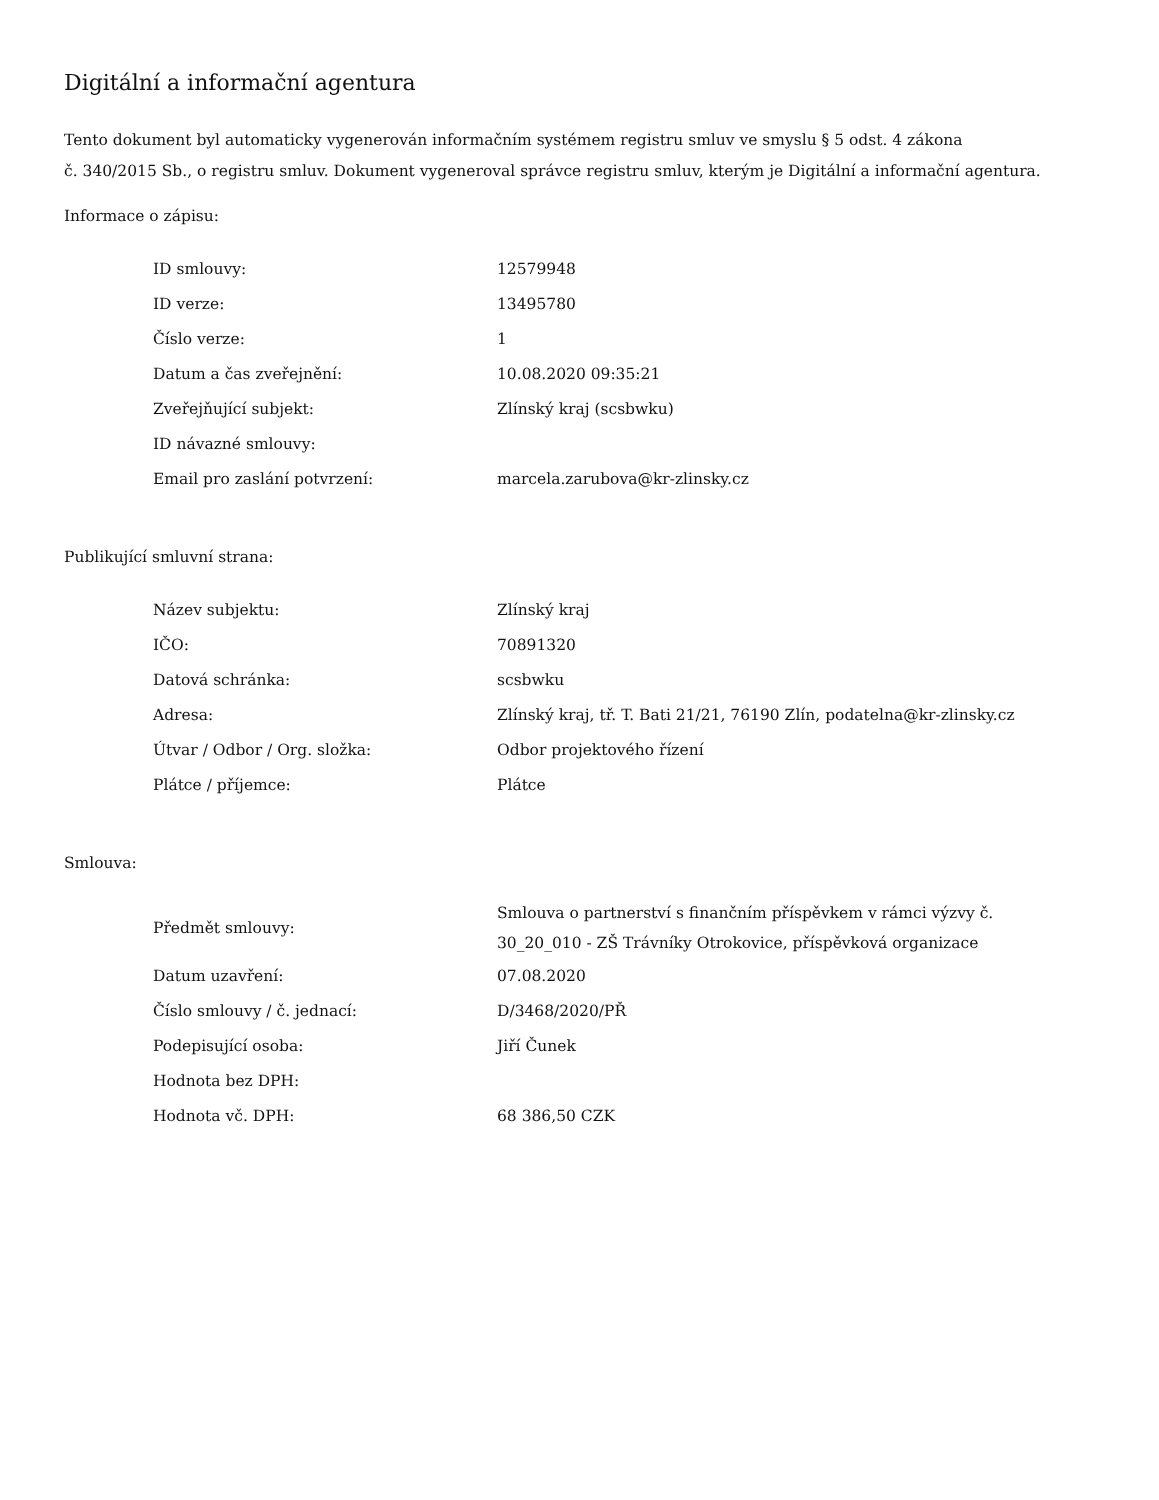Digitální a informační agentura
Tento dokument byl automaticky vygenerován informačním systémem registru smluv ve smyslu § 5 odst. 4 zákona
č. 340/2015 Sb., o registru smluv. Dokument vygeneroval správce registru smluv, kterým je Digitální a informační agentura.
Informace o zápisu:
| ID smlouvy: | 12579948 |
| ID verze: | 13495780 |
| Číslo verze: | 1 |
| Datum a čas zveřejnění: | 10.08.2020 09:35:21 |
| Zveřejňující subjekt: | Zlínský kraj (scsbwku) |
| ID návazné smlouvy: | |
| Email pro zaslání potvrzení: | marcela.zarubova@kr-zlinsky.cz |
Publikující smluvní strana:
| Název subjektu: | Zlínský kraj |
| IČO: | 70891320 |
| Datová schránka: | scsbwku |
| Adresa: | Zlínský kraj, tř. T. Bati 21/21, 76190 Zlín, podatelna@kr-zlinsky.cz |
| Útvar / Odbor / Org. složka: | Odbor projektového řízení |
| Plátce / příjemce: | Plátce |
Smlouva:
| Předmět smlouvy: | Smlouva o partnerství s finančním příspěvkem v rámci výzvy č. 30_20_010 - ZŠ Trávníky Otrokovice, příspěvková organizace |
| Datum uzavření: | 07.08.2020 |
| Číslo smlouvy / č. jednací: | D/3468/2020/PŘ |
| Podepisující osoba: | Jiří Čunek |
| Hodnota bez DPH: | |
| Hodnota vč. DPH: | 68 386,50 CZK |